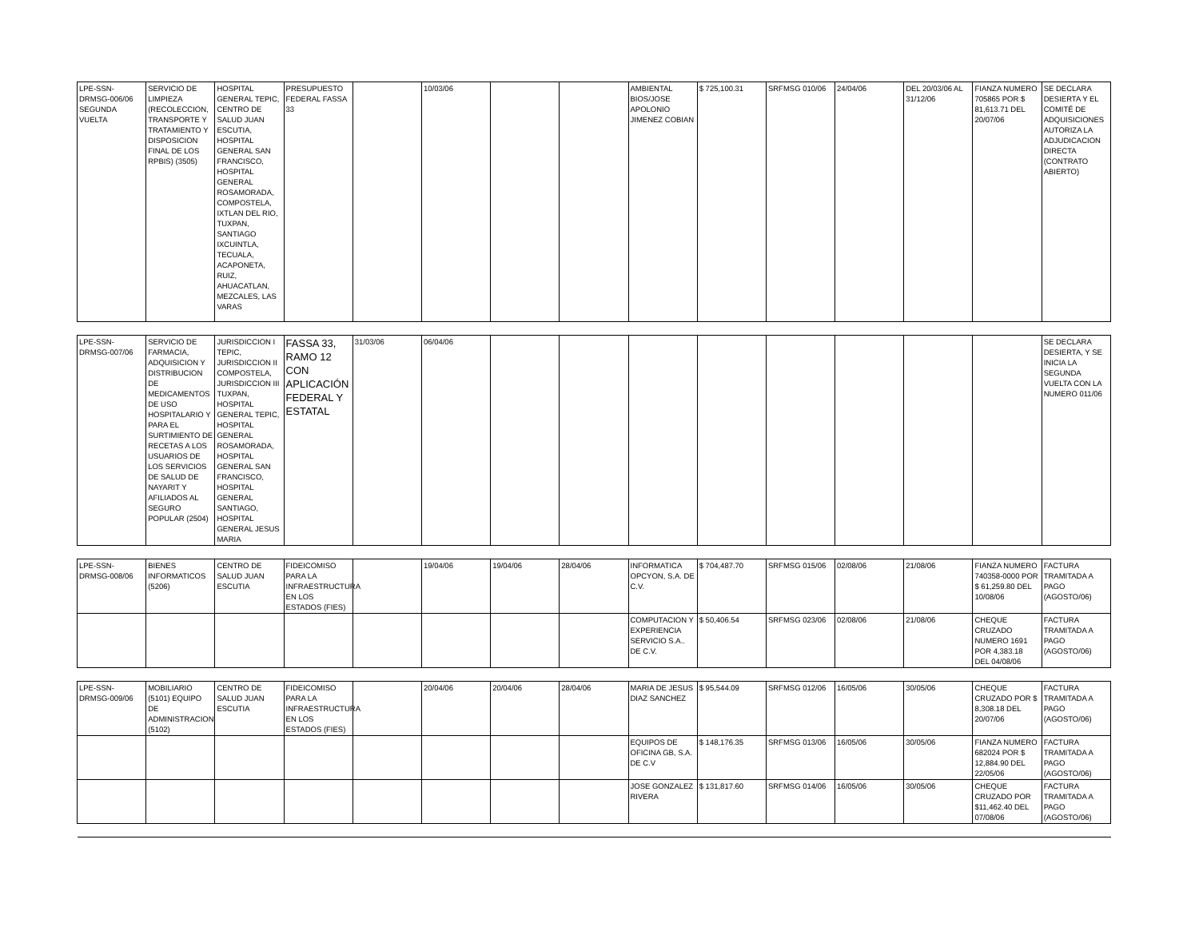| LPE-SSN-DRMSG-006/06 SEGUNDA VUELTA | SERVICIO DE LIMPIEZA (RECOLECCION, TRANSPORTE Y TRATAMIENTO Y DISPOSICION FINAL DE LOS RPBIS) (3505) | HOSPITAL GENERAL TEPIC, CENTRO DE SALUD JUAN ESCUTIA, HOSPITAL GENERAL SAN FRANCISCO, HOSPITAL GENERAL ROSAMORADA, COMPOSTELA, IXTLAN DEL RIO, TUXPAN, SANTIAGO IXCUINTLA, TECUALA, ACAPONETA, RUIZ, AHUACATLAN, MEZCALES, LAS VARAS | PRESUPUESTO FEDERAL FASSA 33 | | 10/03/06 | | | AMBIENTAL BIOS/JOSE APOLONIO JIMENEZ COBIAN | $ 725,100.31 | SRFMSG 010/06 | 24/04/06 | DEL 20/03/06 AL 31/12/06 | FIANZA NUMERO 705865 POR $ 81,613.71 DEL 20/07/06 | SE DECLARA DESIERTA Y EL COMITÉ DE ADQUISICIONES AUTORIZA LA ADJUDICACION DIRECTA (CONTRATO ABIERTO) |
| LPE-SSN-DRMSG-007/06 | SERVICIO DE FARMACIA, ADQUISICION Y DISTRIBUCION DE MEDICAMENTOS DE USO HOSPITALARIO Y PARA EL SURTIMIENTO DE RECETAS A LOS USUARIOS DE LOS SERVICIOS DE SALUD DE NAYARIT Y AFILIADOS AL SEGURO POPULAR (2504) | JURISDICCION I TEPIC, JURISDICCION II COMPOSTELA, JURISDICCION III TUXPAN, HOSPITAL GENERAL TEPIC, HOSPITAL GENERAL ROSAMORADA, HOSPITAL GENERAL SAN FRANCISCO, HOSPITAL GENERAL SANTIAGO, HOSPITAL GENERAL JESUS MARIA | FASSA 33, RAMO 12 CON APLICACIÓN FEDERAL Y ESTATAL | 31/03/06 | 06/04/06 | | | | | | | | | SE DECLARA DESIERTA, Y SE INICIA LA SEGUNDA VUELTA CON LA NUMERO 011/06 |
| LPE-SSN-DRMSG-008/06 | BIENES INFORMATICOS (5206) | CENTRO DE SALUD JUAN ESCUTIA | FIDEICOMISO PARA LA INFRAESTRUCTURA EN LOS ESTADOS (FIES) | | 19/04/06 | 19/04/06 | 28/04/06 | INFORMATICA OPCYON, S.A. DE C.V. | $ 704,487.70 | SRFMSG 015/06 | 02/08/06 | 21/08/06 | FIANZA NUMERO 740358-0000 POR $ 61,259.80 DEL 10/08/06 | FACTURA TRAMITADA A PAGO (AGOSTO/06) |
| | | | | | | | | COMPUTACION Y EXPERIENCIA SERVICIO S.A.. DE C.V. | $ 50,406.54 | SRFMSG 023/06 | 02/08/06 | 21/08/06 | CHEQUE CRUZADO NUMERO 1691 POR 4,383.18 DEL 04/08/06 | FACTURA TRAMITADA A PAGO (AGOSTO/06) |
| LPE-SSN-DRMSG-009/06 | MOBILIARIO (5101) EQUIPO DE ADMINISTRACION (5102) | CENTRO DE SALUD JUAN ESCUTIA | FIDEICOMISO PARA LA INFRAESTRUCTURA EN LOS ESTADOS (FIES) | | 20/04/06 | 20/04/06 | 28/04/06 | MARIA DE JESUS DIAZ SANCHEZ | $ 95,544.09 | SRFMSG 012/06 | 16/05/06 | 30/05/06 | CHEQUE CRUZADO POR $ 8,308.18 DEL 20/07/06 | FACTURA TRAMITADA A PAGO (AGOSTO/06) |
| | | | | | | | | EQUIPOS DE OFICINA GB, S.A. DE C.V | $ 148,176.35 | SRFMSG 013/06 | 16/05/06 | 30/05/06 | FIANZA NUMERO 682024 POR $ 12,884.90 DEL 22/05/06 | FACTURA TRAMITADA A PAGO (AGOSTO/06) |
| | | | | | | | | JOSE GONZALEZ RIVERA | $ 131,817.60 | SRFMSG 014/06 | 16/05/06 | 30/05/06 | CHEQUE CRUZADO POR $11,462.40 DEL 07/08/06 | FACTURA TRAMITADA A PAGO (AGOSTO/06) |